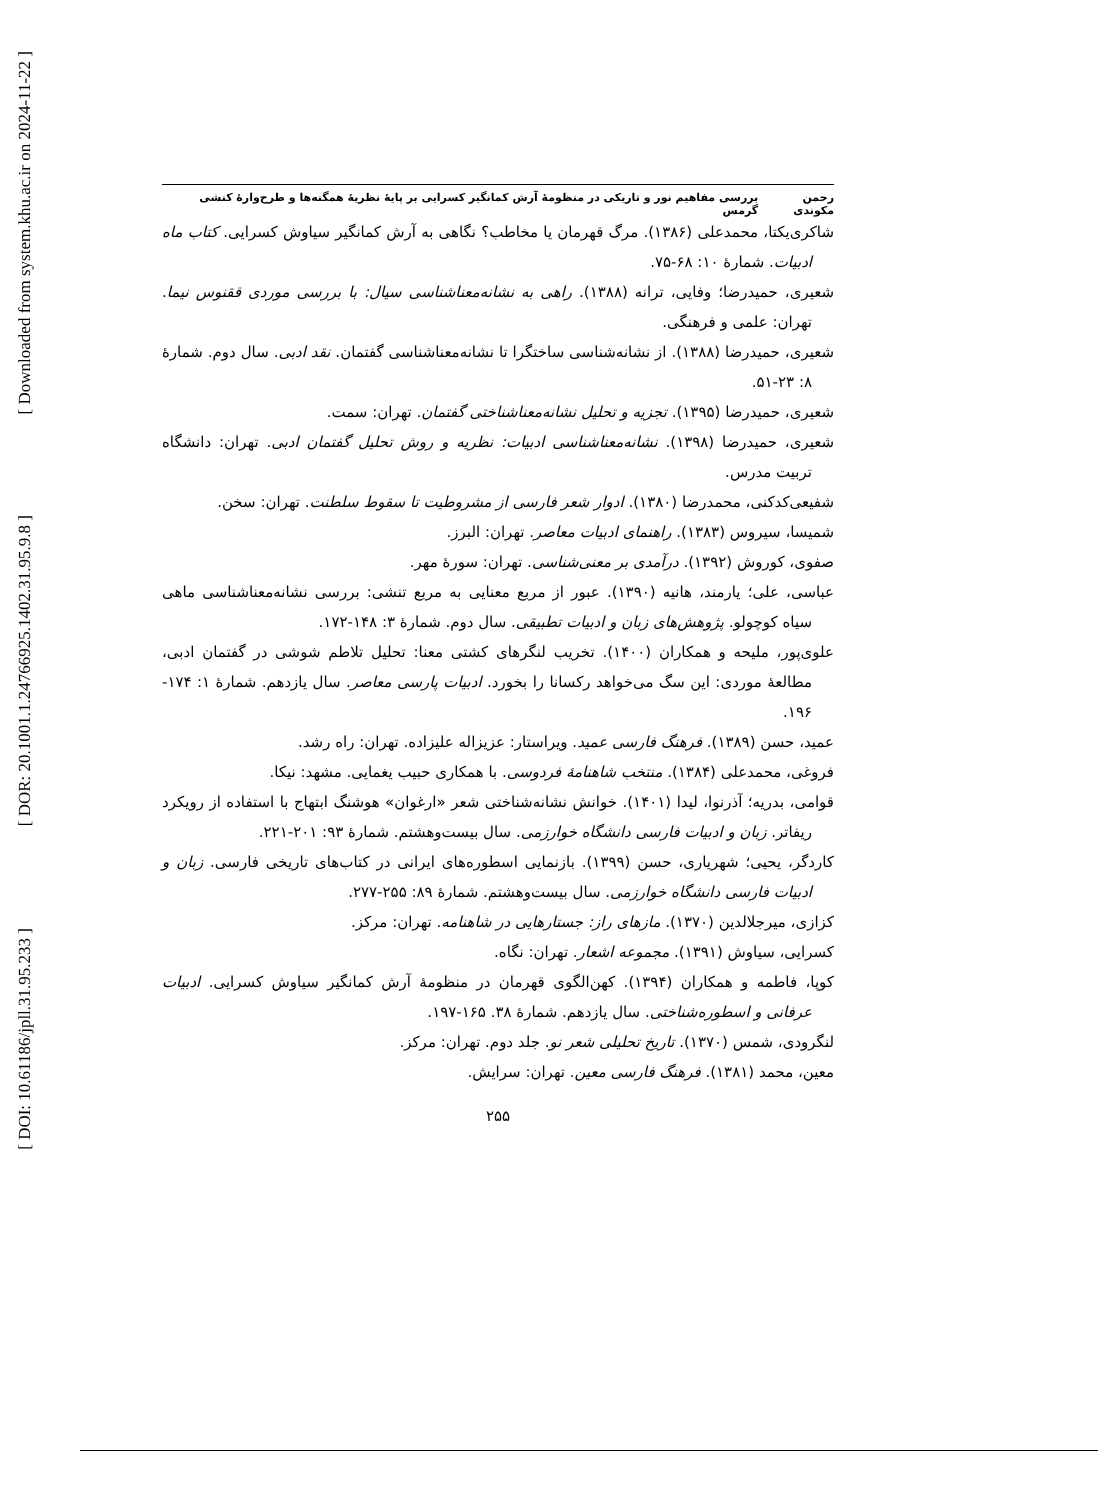[ Downloaded from system.khu.ac.ir on 2024-11-22 ]
[ DOR: 20.1001.1.24766925.1402.31.95.9.8 ]
[ DOI: 10.61186/jpll.31.95.233 ]
رحمن مکوندی بررسی مفاهیم نور و تاریکی در منظومهٔ آرش کمانگیر کسرایی بر پایهٔ نظریهٔ همگنه‌ها و طرح‌وارهٔ کنشی گرمس
شاکری‌یکتا، محمدعلی (۱۳۸۶). مرگ قهرمان یا مخاطب؟ نگاهی به آرش کمانگیر سیاوش کسرایی. کتاب ماه ادبیات. شمارهٔ ۱۰: ۶۸-۷۵.
شعیری، حمیدرضا؛ وفایی، ترانه (۱۳۸۸). راهی به نشانه‌معناشناسی سیال: با بررسی موردی ققنوس نیما. تهران: علمی و فرهنگی.
شعیری، حمیدرضا (۱۳۸۸). از نشانه‌شناسی ساختگرا تا نشانه‌معناشناسی گفتمان. نقد ادبی. سال دوم. شمارهٔ ۸: ۲۳-۵۱.
شعیری، حمیدرضا (۱۳۹۵). تجزیه و تحلیل نشانه‌معناشناختی گفتمان. تهران: سمت.
شعیری، حمیدرضا (۱۳۹۸). نشانه‌معناشناسی ادبیات: نظریه و روش تحلیل گفتمان ادبی. تهران: دانشگاه تربیت مدرس.
شفیعی‌کدکنی، محمدرضا (۱۳۸۰). ادوار شعر فارسی از مشروطیت تا سقوط سلطنت. تهران: سخن.
شمیسا، سیروس (۱۳۸۳). راهنمای ادبیات معاصر. تهران: البرز.
صفوی، کوروش (۱۳۹۲). درآمدی بر معنی‌شناسی. تهران: سورهٔ مهر.
عباسی، علی؛ یارمند، هانیه (۱۳۹۰). عبور از مربع معنایی به مربع تنشی: بررسی نشانه‌معناشناسی ماهی سیاه کوچولو. پژوهش‌های زبان و ادبیات تطبیقی. سال دوم. شمارهٔ ۳: ۱۴۸-۱۷۲.
علوی‌پور، ملیحه و همکاران (۱۴۰۰). تخریب لنگرهای کشتی معنا: تحلیل تلاطم شوشی در گفتمان ادبی، مطالعهٔ موردی: این سگ می‌خواهد رکسانا را بخورد. ادبیات پارسی معاصر. سال یازدهم. شمارهٔ ۱: ۱۷۴- ۱۹۶.
عمید، حسن (۱۳۸۹). فرهنگ فارسی عمید. ویراستار: عزیزاله علیزاده. تهران: راه رشد.
فروغی، محمدعلی (۱۳۸۴). منتخب شاهنامهٔ فردوسی. با همکاری حبیب یغمایی. مشهد: نیکا.
قوامی، بدریه؛ آذرنوا، لیدا (۱۴۰۱). خوانش نشانه‌شناختی شعر «ارغوان» هوشنگ ابتهاج با استفاده از رویکرد ریفاتر. زبان و ادبیات فارسی دانشگاه خوارزمی. سال بیست‌وهشتم. شمارهٔ ۹۳: ۲۰۱-۲۲۱.
کاردگر، یحیی؛ شهریاری، حسن (۱۳۹۹). بازنمایی اسطوره‌های ایرانی در کتاب‌های تاریخی فارسی. زبان و ادبیات فارسی دانشگاه خوارزمی. سال بیست‌وهشتم. شمارهٔ ۸۹: ۲۵۵-۲۷۷.
کزازی، میرجلالدین (۱۳۷۰). مازهای راز: جستارهایی در شاهنامه. تهران: مرکز.
کسرایی، سیاوش (۱۳۹۱). مجموعه اشعار. تهران: نگاه.
کوپا، فاطمه و همکاران (۱۳۹۴). کهن‌الگوی قهرمان در منظومهٔ آرش کمانگیر سیاوش کسرایی. ادبیات عرفانی و اسطوره‌شناختی. سال یازدهم. شمارهٔ ۳۸. ۱۶۵-۱۹۷.
لنگرودی، شمس (۱۳۷۰). تاریخ تحلیلی شعر نو. جلد دوم. تهران: مرکز.
معین، محمد (۱۳۸۱). فرهنگ فارسی معین. تهران: سرایش.
۲۵۵